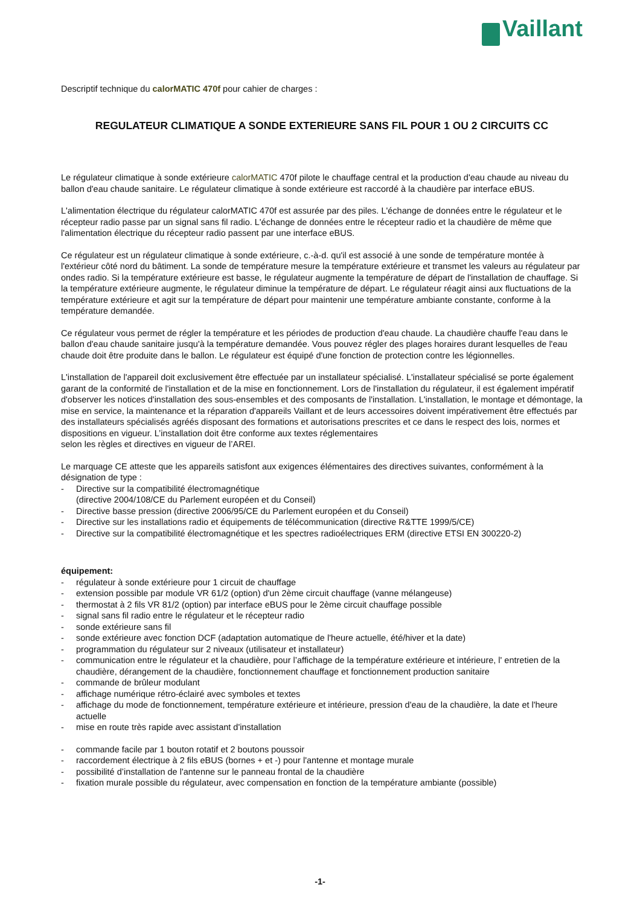Vaillant
Descriptif technique du calorMATIC 470f pour cahier de charges :
REGULATEUR CLIMATIQUE A SONDE EXTERIEURE SANS FIL POUR 1 OU 2 CIRCUITS CC
Le régulateur climatique à sonde extérieure calorMATIC 470f pilote le chauffage central et la production d'eau chaude au niveau du ballon d'eau chaude sanitaire. Le régulateur climatique à sonde extérieure est raccordé à la chaudière par interface eBUS.
L'alimentation électrique du régulateur calorMATIC 470f est assurée par des piles. L'échange de données entre le régulateur et le récepteur radio passe par un signal sans fil radio. L'échange de données entre le récepteur radio et la chaudière de même que l'alimentation électrique du récepteur radio passent par une interface eBUS.
Ce régulateur est un régulateur climatique à sonde extérieure, c.-à-d. qu'il est associé à une sonde de température montée à l'extérieur côté nord du bâtiment. La sonde de température mesure la température extérieure et transmet les valeurs au régulateur par ondes radio. Si la température extérieure est basse, le régulateur augmente la température de départ de l'installation de chauffage. Si la température extérieure augmente, le régulateur diminue la température de départ. Le régulateur réagit ainsi aux fluctuations de la température extérieure et agit sur la température de départ pour maintenir une température ambiante constante, conforme à la température demandée.
Ce régulateur vous permet de régler la température et les périodes de production d'eau chaude. La chaudière chauffe l'eau dans le ballon d'eau chaude sanitaire jusqu'à la température demandée. Vous pouvez régler des plages horaires durant lesquelles de l'eau chaude doit être produite dans le ballon. Le régulateur est équipé d'une fonction de protection contre les légionnelles.
L'installation de l'appareil doit exclusivement être effectuée par un installateur spécialisé. L'installateur spécialisé se porte également garant de la conformité de l'installation et de la mise en fonctionnement. Lors de l'installation du régulateur, il est également impératif d'observer les notices d'installation des sous-ensembles et des composants de l'installation. L'installation, le montage et démontage, la mise en service, la maintenance et la réparation d'appareils Vaillant et de leurs accessoires doivent impérativement être effectués par des installateurs spécialisés agréés disposant des formations et autorisations prescrites et ce dans le respect des lois, normes et dispositions en vigueur. L’installation doit être conforme aux textes réglementaires
selon les règles et directives en vigueur de l’AREI.
Le marquage CE atteste que les appareils satisfont aux exigences élémentaires des directives suivantes, conformément à la désignation de type :
- Directive sur la compatibilité électromagnétique
(directive 2004/108/CE du Parlement européen et du Conseil)
- Directive basse pression (directive 2006/95/CE du Parlement européen et du Conseil)
- Directive sur les installations radio et équipements de télécommunication (directive R&TTE 1999/5/CE)
- Directive sur la compatibilité électromagnétique et les spectres radioélectriques ERM (directive ETSI EN 300220-2)
équipement:
- régulateur à sonde extérieure pour 1 circuit de chauffage
- extension possible par module VR 61/2 (option) d'un 2ème circuit chauffage (vanne mélangeuse)
- thermostat à 2 fils VR 81/2 (option) par interface eBUS pour le 2ème circuit chauffage possible
- signal sans fil radio entre le régulateur et le récepteur radio
- sonde extérieure sans fil
- sonde extérieure avec fonction DCF (adaptation automatique de l'heure actuelle, été/hiver et la date)
- programmation du régulateur sur 2 niveaux (utilisateur et installateur)
- communication entre le régulateur et la chaudière, pour l’affichage de la température extérieure et intérieure, l' entretien de la chaudière, dérangement de la chaudière, fonctionnement chauffage et fonctionnement production sanitaire
- commande de brûleur modulant
- affichage numérique rétro-éclairé avec symboles et textes
- affichage du mode de fonctionnement, température extérieure et intérieure, pression d'eau de la chaudière, la date et l'heure actuelle
- mise en route très rapide avec assistant d'installation
- commande facile par 1 bouton rotatif et 2 boutons poussoir
- raccordement électrique à 2 fils eBUS (bornes + et -) pour l'antenne et montage murale
- possibilité d’installation de l'antenne sur le panneau frontal de la chaudière
- fixation murale possible du régulateur, avec compensation en fonction de la température ambiante (possible)
-1-